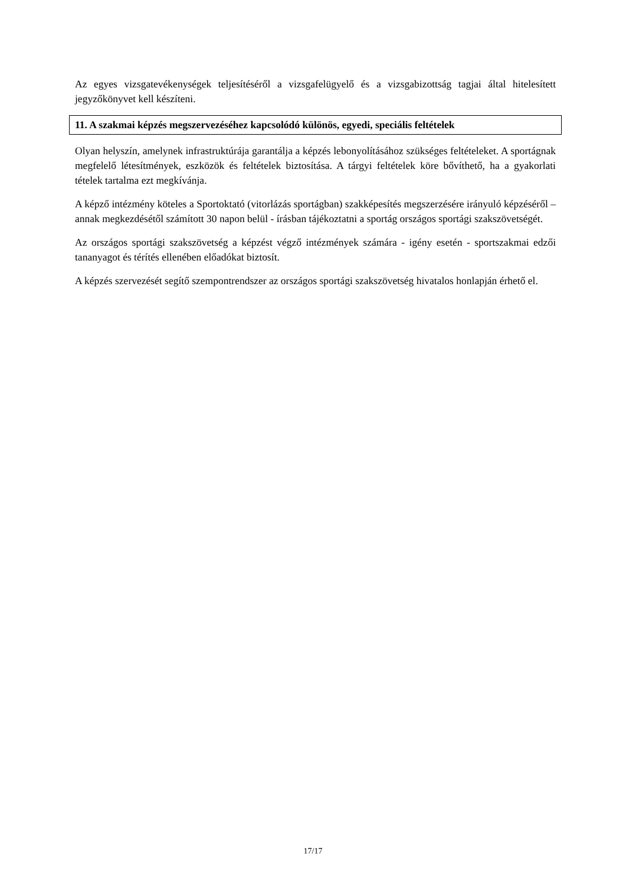Az egyes vizsgatevékenységek teljesítéséről a vizsgafelügyelő és a vizsgabizottság tagjai által hitelesített jegyzőkönyvet kell készíteni.
11. A szakmai képzés megszervezéséhez kapcsolódó különös, egyedi, speciális feltételek
Olyan helyszín, amelynek infrastruktúrája garantálja a képzés lebonyolításához szükséges feltételeket. A sportágnak megfelelő létesítmények, eszközök és feltételek biztosítása. A tárgyi feltételek köre bővíthető, ha a gyakorlati tételek tartalma ezt megkívánja.
A képző intézmény köteles a Sportoktató (vitorlázás sportágban) szakképesítés megszerzésére irányuló képzéséről – annak megkezdésétől számított 30 napon belül - írásban tájékoztatni a sportág országos sportági szakszövetségét.
Az országos sportági szakszövetség a képzést végző intézmények számára - igény esetén - sportszakmai edzői tananyagot és térítés ellenében előadókat biztosít.
A képzés szervezését segítő szempontrendszer az országos sportági szakszövetség hivatalos honlapján érhető el.
17/17